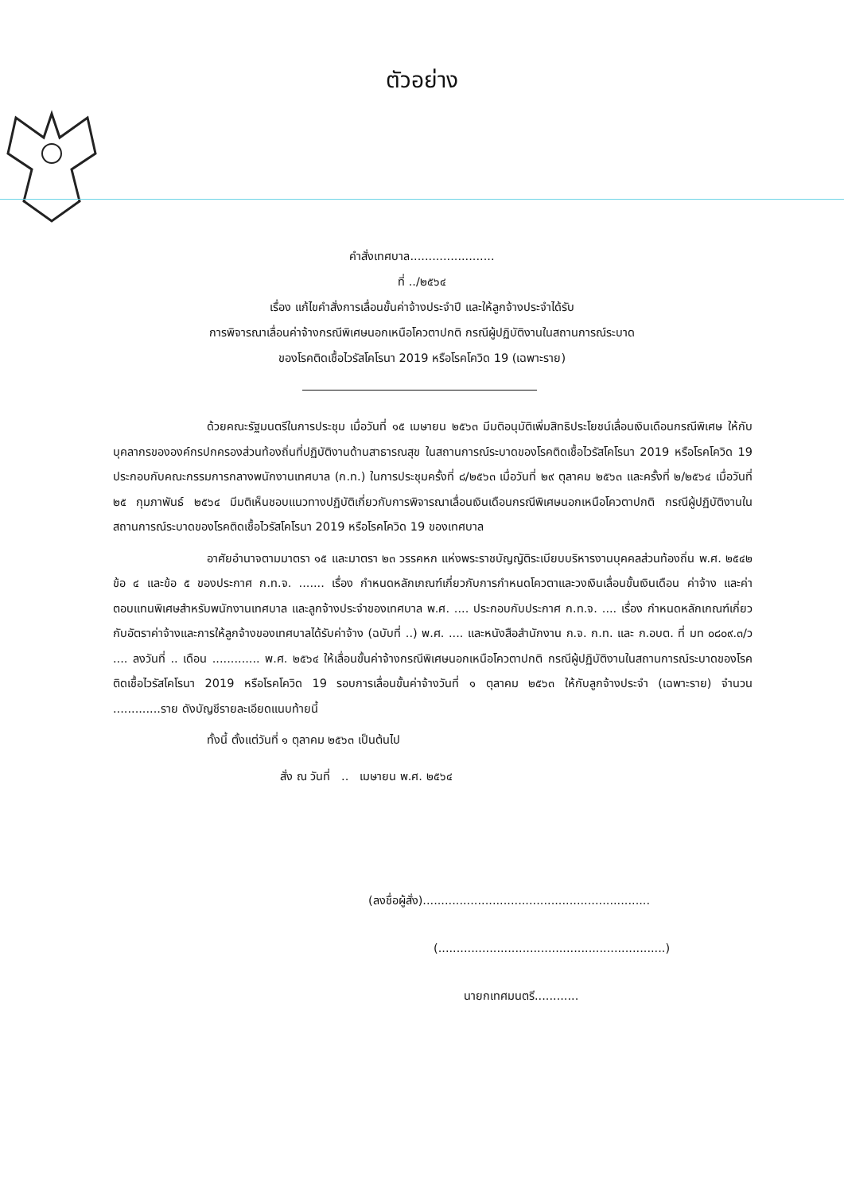ตัวอย่าง
คำสั่งเทศบาล.......................
ที่ ../๒๕๖๔
เรื่อง แก้ไขคำสั่งการเลื่อนขั้นค่าจ้างประจำปี และให้ลูกจ้างประจำได้รับ
การพิจารณาเลื่อนค่าจ้างกรณีพิเศษนอกเหนือโควตาปกติ กรณีผู้ปฏิบัติงานในสถานการณ์ระบาด
ของโรคติดเชื้อไวรัสโคโรนา 2019 หรือโรคโควิด 19 (เฉพาะราย)
ด้วยคณะรัฐมนตรีในการประชุม เมื่อวันที่ ๑๕ เมษายน ๒๕๖๓ มีมติอนุมัติเพิ่มสิทธิประโยชน์เลื่อนเงินเดือนกรณีพิเศษ ให้กับบุคลากรขององค์กรปกครองส่วนท้องถิ่นที่ปฏิบัติงานด้านสาธารณสุข ในสถานการณ์ระบาดของโรคติดเชื้อไวรัสโคโรนา 2019 หรือโรคโควิด 19 ประกอบกับคณะกรรมการกลางพนักงานเทศบาล (ก.ท.) ในการประชุมครั้งที่ ๘/๒๕๖๓ เมื่อวันที่ ๒๙ ตุลาคม ๒๕๖๓ และครั้งที่ ๒/๒๕๖๔ เมื่อวันที่ ๒๕ กุมภาพันธ์ ๒๕๖๔ มีมติเห็นชอบแนวทางปฏิบัติเกี่ยวกับการพิจารณาเลื่อนเงินเดือนกรณีพิเศษนอกเหนือโควตาปกติ กรณีผู้ปฏิบัติงานในสถานการณ์ระบาดของโรคติดเชื้อไวรัสโคโรนา 2019 หรือโรคโควิด 19 ของเทศบาล
อาศัยอำนาจตามมาตรา ๑๕ และมาตรา ๒๓ วรรคหก แห่งพระราชบัญญัติระเบียบบริหารงานบุคคลส่วนท้องถิ่น พ.ศ. ๒๕๔๒ ข้อ ๔ และข้อ ๕ ของประกาศ ก.ท.จ. ....... เรื่อง กำหนดหลักเกณฑ์เกี่ยวกับการกำหนดโควตาและวงเงินเลื่อนขั้นเงินเดือน ค่าจ้าง และค่าตอบแทนพิเศษสำหรับพนักงานเทศบาล และลูกจ้างประจำของเทศบาล พ.ศ. .... ประกอบกับประกาศ ก.ท.จ. .... เรื่อง กำหนดหลักเกณฑ์เกี่ยวกับอัตราค่าจ้างและการให้ลูกจ้างของเทศบาลได้รับค่าจ้าง (ฉบับที่ ..) พ.ศ. .... และหนังสือสำนักงาน ก.จ. ก.ท. และ ก.อบต. ที่ มท ๐๘๐๙.๓/ว .... ลงวันที่ .. เดือน ............. พ.ศ. ๒๕๖๔ ให้เลื่อนขั้นค่าจ้างกรณีพิเศษนอกเหนือโควตาปกติ กรณีผู้ปฏิบัติงานในสถานการณ์ระบาดของโรคติดเชื้อไวรัสโคโรนา 2019 หรือโรคโควิด 19 รอบการเลื่อนขั้นค่าจ้างวันที่ ๑ ตุลาคม ๒๕๖๓ ให้กับลูกจ้างประจำ (เฉพาะราย) จำนวน .............ราย ดังบัญชีรายละเอียดแนบท้ายนี้
ทั้งนี้ ตั้งแต่วันที่ ๑ ตุลาคม ๒๕๖๓ เป็นต้นไป
สั่ง ณ วันที่ .. เมษายน พ.ศ. ๒๕๖๔
(ลงชื่อผู้สั่ง)..............................................................
(..............................................................)
นายกเทศมนตรี............